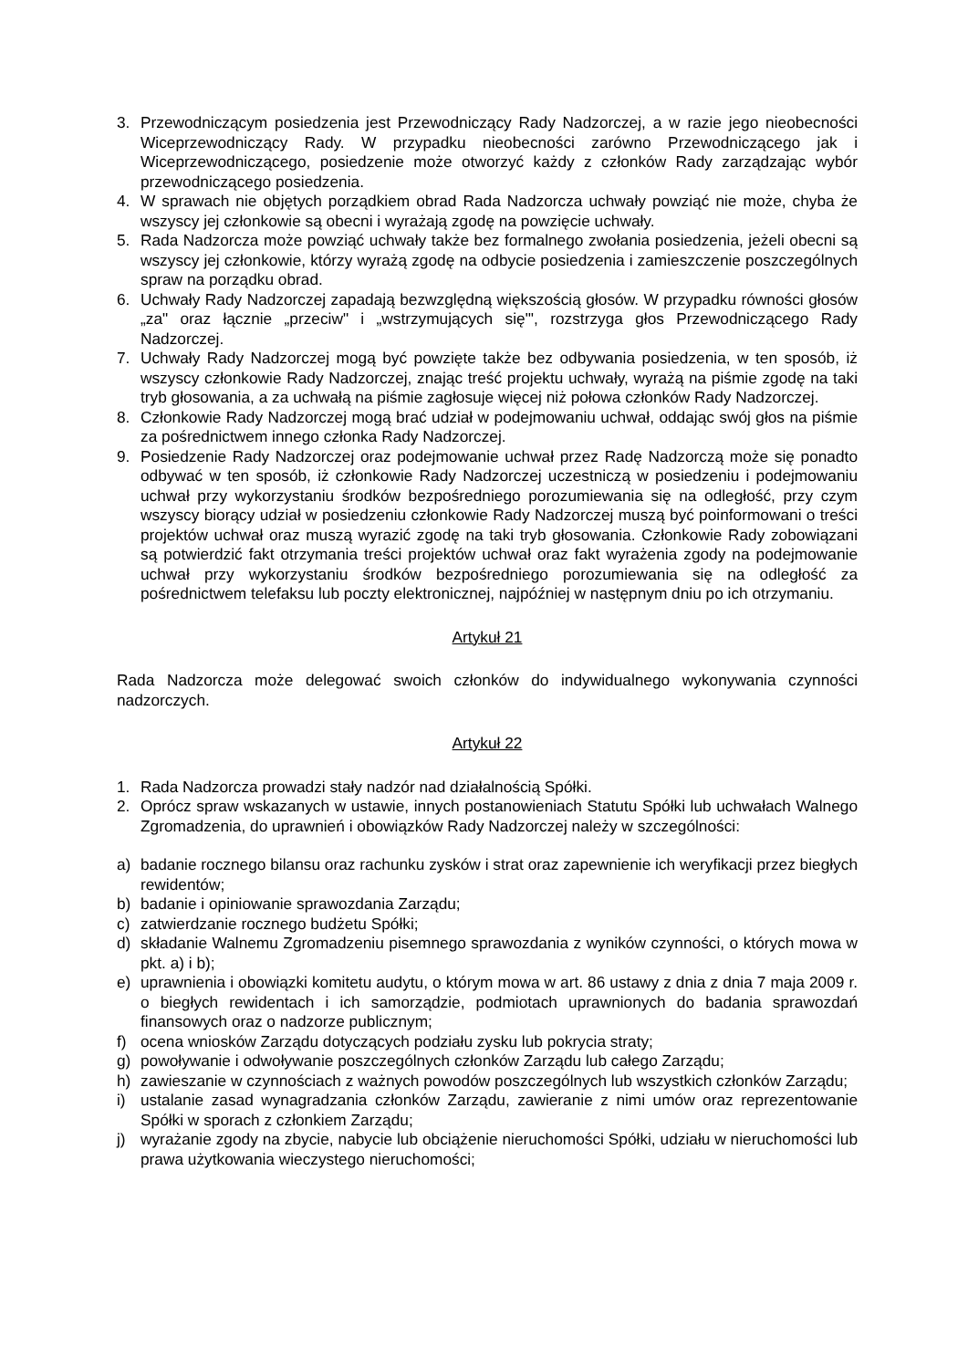3. Przewodniczącym posiedzenia jest Przewodniczący Rady Nadzorczej, a w razie jego nieobecności Wiceprzewodniczący Rady. W przypadku nieobecności zarówno Przewodniczącego jak i Wiceprzewodniczącego, posiedzenie może otworzyć każdy z członków Rady zarządzając wybór przewodniczącego posiedzenia.
4. W sprawach nie objętych porządkiem obrad Rada Nadzorcza uchwały powziąć nie może, chyba że wszyscy jej członkowie są obecni i wyrażają zgodę na powzięcie uchwały.
5. Rada Nadzorcza może powziąć uchwały także bez formalnego zwołania posiedzenia, jeżeli obecni są wszyscy jej członkowie, którzy wyrażą zgodę na odbycie posiedzenia i zamieszczenie poszczególnych spraw na porządku obrad.
6. Uchwały Rady Nadzorczej zapadają bezwzględną większością głosów. W przypadku równości głosów „za" oraz łącznie „przeciw" i „wstrzymujących się"', rozstrzyga głos Przewodniczącego Rady Nadzorczej.
7. Uchwały Rady Nadzorczej mogą być powzięte także bez odbywania posiedzenia, w ten sposób, iż wszyscy członkowie Rady Nadzorczej, znając treść projektu uchwały, wyrażą na piśmie zgodę na taki tryb głosowania, a za uchwałą na piśmie zagłosuje więcej niż połowa członków Rady Nadzorczej.
8. Członkowie Rady Nadzorczej mogą brać udział w podejmowaniu uchwał, oddając swój głos na piśmie za pośrednictwem innego członka Rady Nadzorczej.
9. Posiedzenie Rady Nadzorczej oraz podejmowanie uchwał przez Radę Nadzorczą może się ponadto odbywać w ten sposób, iż członkowie Rady Nadzorczej uczestniczą w posiedzeniu i podejmowaniu uchwał przy wykorzystaniu środków bezpośredniego porozumiewania się na odległość, przy czym wszyscy biorący udział w posiedzeniu członkowie Rady Nadzorczej muszą być poinformowani o treści projektów uchwał oraz muszą wyrazić zgodę na taki tryb głosowania. Członkowie Rady zobowiązani są potwierdzić fakt otrzymania treści projektów uchwał oraz fakt wyrażenia zgody na podejmowanie uchwał przy wykorzystaniu środków bezpośredniego porozumiewania się na odległość za pośrednictwem telefaksu lub poczty elektronicznej, najpóźniej w następnym dniu po ich otrzymaniu.
Artykuł 21
Rada Nadzorcza może delegować swoich członków do indywidualnego wykonywania czynności nadzorczych.
Artykuł 22
1. Rada Nadzorcza prowadzi stały nadzór nad działalnością Spółki.
2. Oprócz spraw wskazanych w ustawie, innych postanowieniach Statutu Spółki lub uchwałach Walnego Zgromadzenia, do uprawnień i obowiązków Rady Nadzorczej należy w szczególności:
a) badanie rocznego bilansu oraz rachunku zysków i strat oraz zapewnienie ich weryfikacji przez biegłych rewidentów;
b) badanie i opiniowanie sprawozdania Zarządu;
c) zatwierdzanie rocznego budżetu Spółki;
d) składanie Walnemu Zgromadzeniu pisemnego sprawozdania z wyników czynności, o których mowa w pkt. a) i b);
e) uprawnienia i obowiązki komitetu audytu, o którym mowa w art. 86 ustawy z dnia z dnia 7 maja 2009 r. o biegłych rewidentach i ich samorządzie, podmiotach uprawnionych do badania sprawozdań finansowych oraz o nadzorze publicznym;
f) ocena wniosków Zarządu dotyczących podziału zysku lub pokrycia straty;
g) powoływanie i odwoływanie poszczególnych członków Zarządu lub całego Zarządu;
h) zawieszanie w czynnościach z ważnych powodów poszczególnych lub wszystkich członków Zarządu;
i) ustalanie zasad wynagradzania członków Zarządu, zawieranie z nimi umów oraz reprezentowanie Spółki w sporach z członkiem Zarządu;
j) wyrażanie zgody na zbycie, nabycie lub obciążenie nieruchomości Spółki, udziału w nieruchomości lub prawa użytkowania wieczystego nieruchomości;